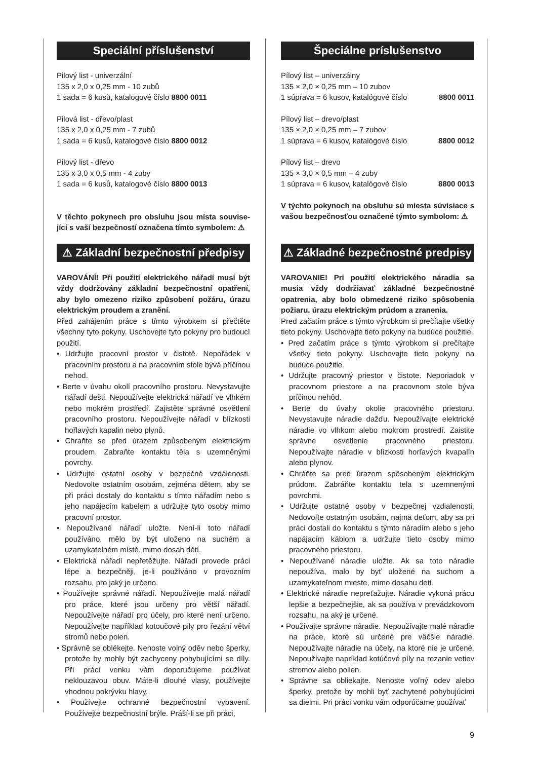Speciální příslušenství
Pilový list - univerzální
135 x 2,0 x 0,25 mm - 10 zubů
1 sada = 6 kusů, katalogové číslo 8800 0011
Pilová list - dřevo/plast
135 x 2,0 x 0,25 mm - 7 zubů
1 sada = 6 kusů, katalogové číslo 8800 0012
Pilový list - dřevo
135 x 3,0 x 0,5 mm - 4 zuby
1 sada = 6 kusů, katalogové číslo 8800 0013
V těchto pokynech pro obsluhu jsou místa souvise-jící s vaší bezpečností označena tímto symbolem: ⚠
⚠ Základní bezpečnostní předpisy
VAROVÁNÍ! Při použití elektrického nářadí musí být vždy dodržovány základní bezpečnostní opatření, aby bylo omezeno riziko způsobení požáru, úrazu elektrickým proudem a zranění.
Před zahájením práce s tímto výrobkem si přečtěte všechny tyto pokyny. Uschovejte tyto pokyny pro budoucí použití.
• Udržujte pracovní prostor v čistotě. Nepořádek v pracovním prostoru a na pracovním stole bývá příčinou nehod.
• Berte v úvahu okolí pracovního prostoru. Nevystavujte nářadí dešti. Nepoužívejte elektrická nářadí ve vlhkém nebo mokrém prostředí. Zajistěte správné osvětlení pracovního prostoru. Nepoužívejte nářadí v blízkosti hořlavých kapalin nebo plynů.
• Chraňte se před úrazem způsobeným elektrickým proudem. Zabraňte kontaktu těla s uzemněnými povrchy.
• Udržujte ostatní osoby v bezpečné vzdálenosti. Nedovolte ostatním osobám, zejména dětem, aby se při práci dostaly do kontaktu s tímto nářadím nebo s jeho napájecím kabelem a udržujte tyto osoby mimo pracovní prostor.
• Nepoužívané nářadí uložte. Není-li toto nářadí používáno, mělo by být uloženo na suchém a uzamykatelném místě, mimo dosah dětí.
• Elektrická nářadí nepřetěžujte. Nářadí provede práci lépe a bezpečněji, je-li používáno v provozním rozsahu, pro jaký je určeno.
• Používejte správné nářadí. Nepoužívejte malá nářadí pro práce, které jsou určeny pro větší nářadí. Nepoužívejte nářadí pro účely, pro které není určeno. Nepoužívejte například kotoučové pily pro řezání větví stromů nebo polen.
• Správně se oblékejte. Nenoste volný oděv nebo šperky, protože by mohly být zachyceny pohybujícími se díly. Při práci venku vám doporučujeme používat neklouzavou obuv. Máte-li dlouhé vlasy, používejte vhodnou pokrývku hlavy.
• Používejte ochranné bezpečnostní vybavení. Používejte bezpečnostní brýle. Práší-li se při práci,
Špeciálne príslušenstvo
Pílový list – univerzálny
135 × 2,0 × 0,25 mm – 10 zubov
1 súprava = 6 kusov, katalógové číslo 8800 0011
Pílový list – drevo/plast
135 × 2,0 × 0,25 mm – 7 zubov
1 súprava = 6 kusov, katalógové číslo 8800 0012
Pílový list – drevo
135 × 3,0 × 0,5 mm – 4 zuby
1 súprava = 6 kusov, katalógové číslo 8800 0013
V týchto pokynoch na obsluhu sú miesta súvisiace s vašou bezpečnosťou označené týmto symbolom: ⚠
⚠ Základné bezpečnostné predpisy
VAROVANIE! Pri použití elektrického náradia sa musia vždy dodržiavať základné bezpečnostné opatrenia, aby bolo obmedzené riziko spôsobenia požiaru, úrazu elektrickým prúdom a zranenia.
Pred začatím práce s týmto výrobkom si prečítajte všetky tieto pokyny. Uschovajte tieto pokyny na budúce použitie.
• Pred začatím práce s týmto výrobkom si prečítajte všetky tieto pokyny. Uschovajte tieto pokyny na budúce použitie.
• Udržujte pracovný priestor v čistote. Neporiadok v pracovnom priestore a na pracovnom stole býva príčinou nehôd.
• Berte do úvahy okolie pracovného priestoru. Nevystavujte náradie dažďu. Nepoužívajte elektrické náradie vo vlhkom alebo mokrom prostredí. Zaistite správne osvetlenie pracovného priestoru. Nepoužívajte náradie v blízkosti horľavých kvapalín alebo plynov.
• Chráňte sa pred úrazom spôsobeným elektrickým prúdom. Zabráňte kontaktu tela s uzemnenými povrchmi.
• Udržujte ostatné osoby v bezpečnej vzdialenosti. Nedovoľte ostatným osobám, najmä deťom, aby sa pri práci dostali do kontaktu s týmto náradím alebo s jeho napájacím káblom a udržujte tieto osoby mimo pracovného priestoru.
• Nepoužívané náradie uložte. Ak sa toto náradie nepoužíva, malo by byť uložené na suchom a uzamykateľnom mieste, mimo dosahu detí.
• Elektrické náradie nepreťažujte. Náradie vykoná prácu lepšie a bezpečnejšie, ak sa používa v prevádzkovom rozsahu, na aký je určené.
• Používajte správne náradie. Nepoužívajte malé náradie na práce, ktoré sú určené pre väčšie náradie. Nepoužívajte náradie na účely, na ktoré nie je určené. Nepoužívajte napríklad kotúčové píly na rezanie vetiev stromov alebo polien.
• Správne sa obliekajte. Nenoste voľný odev alebo šperky, pretože by mohli byť zachytené pohybujúcimi sa dielmi. Pri práci vonku vám odporúčame používať
9